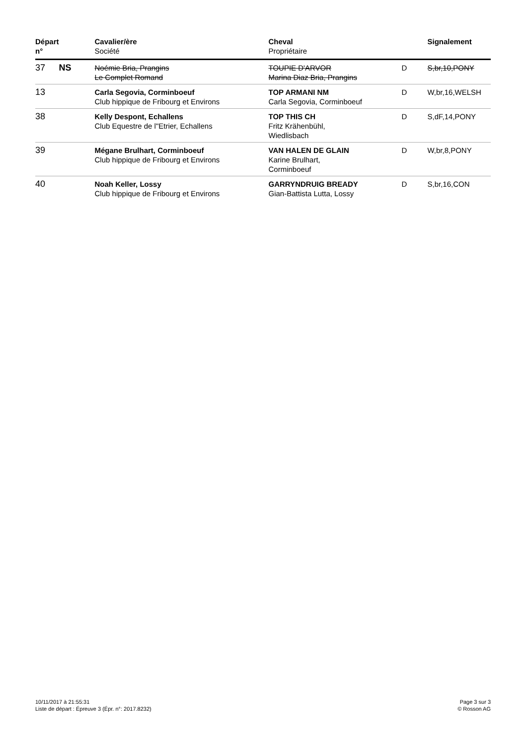| Départ n° | | Cavalier/ère Société | Cheval Propriétaire | | Signalement |
| --- | --- | --- | --- | --- | --- |
| 37 | NS | Noémie Bria, Prangins Le Complet Romand | TOUPIE D'ARVOR Marina Diaz Bria, Prangins | D | S,br,10,PONY |
| 13 | | Carla Segovia, Corminboeuf Club hippique de Fribourg et Environs | TOP ARMANI NM Carla Segovia, Corminboeuf | D | W,br,16,WELSH |
| 38 | | Kelly Despont, Echallens Club Equestre de l"Etrier, Echallens | TOP THIS CH Fritz Krähenbühl, Wiedlisbach | D | S,dF,14,PONY |
| 39 | | Mégane Brulhart, Corminboeuf Club hippique de Fribourg et Environs | VAN HALEN DE GLAIN Karine Brulhart, Corminboeuf | D | W,br,8,PONY |
| 40 | | Noah Keller, Lossy Club hippique de Fribourg et Environs | GARRYNDRUIG BREADY Gian-Battista Lutta, Lossy | D | S,br,16,CON |
10/11/2017 à 21:55:31
Liste de départ : Épreuve 3 (Épr. n°: 2017.8232)
Page 3 sur 3
© Rosson AG